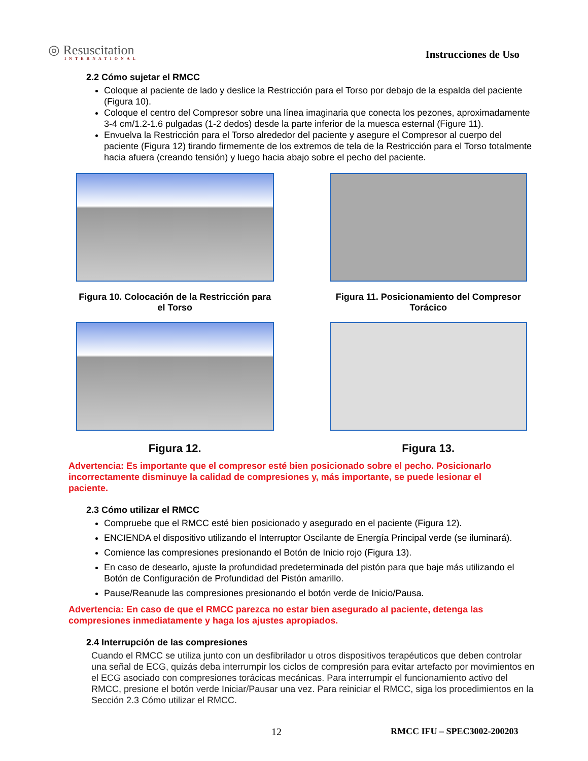◎ Resuscitation
INTERNATIONAL
Instrucciones de Uso
2.2 Cómo sujetar el RMCC
Coloque al paciente de lado y deslice la Restricción para el Torso por debajo de la espalda del paciente (Figura 10).
Coloque el centro del Compresor sobre una línea imaginaria que conecta los pezones, aproximadamente 3-4 cm/1.2-1.6 pulgadas (1-2 dedos) desde la parte inferior de la muesca esternal (Figure 11).
Envuelva la Restricción para el Torso alrededor del paciente y asegure el Compresor al cuerpo del paciente (Figura 12) tirando firmemente de los extremos de tela de la Restricción para el Torso totalmente hacia afuera (creando tensión) y luego hacia abajo sobre el pecho del paciente.
Figura 10. Colocación de la Restricción para el Torso
Figura 11. Posicionamiento del Compresor Torácico
Figura 12.
Figura 13.
Advertencia: Es importante que el compresor esté bien posicionado sobre el pecho. Posicionarlo incorrectamente disminuye la calidad de compresiones y, más importante, se puede lesionar el paciente.
2.3 Cómo utilizar el RMCC
Compruebe que el RMCC esté bien posicionado y asegurado en el paciente (Figura 12).
ENCIENDA el dispositivo utilizando el Interruptor Oscilante de Energía Principal verde (se iluminará).
Comience las compresiones presionando el Botón de Inicio rojo (Figura 13).
En caso de desearlo, ajuste la profundidad predeterminada del pistón para que baje más utilizando el Botón de Configuración de Profundidad del Pistón amarillo.
Pause/Reanude las compresiones presionando el botón verde de Inicio/Pausa.
Advertencia: En caso de que el RMCC parezca no estar bien asegurado al paciente, detenga las compresiones inmediatamente y haga los ajustes apropiados.
2.4 Interrupción de las compresiones
Cuando el RMCC se utiliza junto con un desfibrilador u otros dispositivos terapéuticos que deben controlar una señal de ECG, quizás deba interrumpir los ciclos de compresión para evitar artefacto por movimientos en el ECG asociado con compresiones torácicas mecánicas. Para interrumpir el funcionamiento activo del RMCC, presione el botón verde Iniciar/Pausar una vez. Para reiniciar el RMCC, siga los procedimientos en la Sección 2.3 Cómo utilizar el RMCC.
12 RMCC IFU – SPEC3002-200203